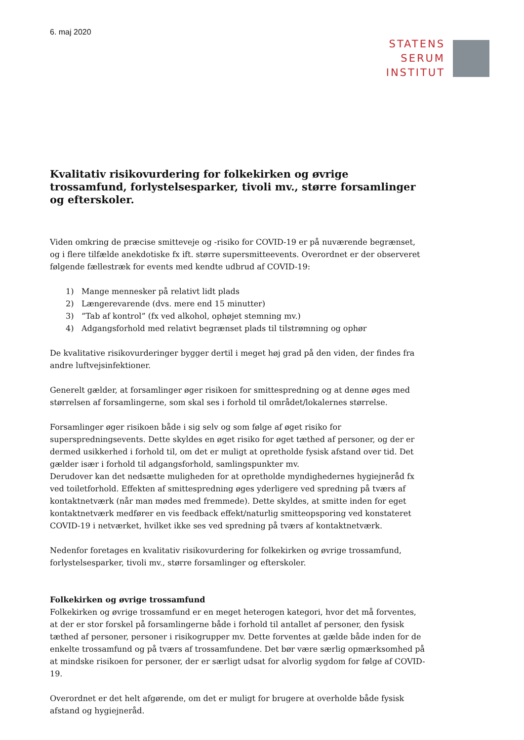6. maj 2020
STATENS
SERUM
INSTITUT
Kvalitativ risikovurdering for folkekirken og øvrige trossamfund, forlystelsesparker, tivoli mv., større forsamlinger og efterskoler.
Viden omkring de præcise smitteveje og -risiko for COVID-19 er på nuværende begrænset, og i flere tilfælde anekdotiske fx ift. større supersmitteevents. Overordnet er der observeret følgende fællestræk for events med kendte udbrud af COVID-19:
1) Mange mennesker på relativt lidt plads
2) Længerevarende (dvs. mere end 15 minutter)
3)”Tab af kontrol” (fx ved alkohol, ophøjet stemning mv.)
4) Adgangsforhold med relativt begrænset plads til tilstrømning og ophør
De kvalitative risikovurderinger bygger dertil i meget høj grad på den viden, der findes fra andre luftvejsinfektioner.
Generelt gælder, at forsamlinger øger risikoen for smittespredning og at denne øges med størrelsen af forsamlingerne, som skal ses i forhold til området/lokalernes størrelse.
Forsamlinger øger risikoen både i sig selv og som følge af øget risiko for superspredningsevents. Dette skyldes en øget risiko for øget tæthed af personer, og der er dermed usikkerhed i forhold til, om det er muligt at opretholde fysisk afstand over tid. Det gælder især i forhold til adgangsforhold, samlingspunkter mv.
Derudover kan det nedsætte muligheden for at opretholde myndighedernes hygiejneråd fx ved toiletforhold. Effekten af smittespredning øges yderligere ved spredning på tværs af kontaktnetværk (når man mødes med fremmede). Dette skyldes, at smitte inden for eget kontaktnetværk medfører en vis feedback effekt/naturlig smitteopsporing ved konstateret COVID-19 i netværket, hvilket ikke ses ved spredning på tværs af kontaktnetværk.
Nedenfor foretages en kvalitativ risikovurdering for folkekirken og øvrige trossamfund, forlystelsesparker, tivoli mv., større forsamlinger og efterskoler.
Folkekirken og øvrige trossamfund
Folkekirken og øvrige trossamfund er en meget heterogen kategori, hvor det må forventes, at der er stor forskel på forsamlingerne både i forhold til antallet af personer, den fysisk tæthed af personer, personer i risikogrupper mv. Dette forventes at gælde både inden for de enkelte trossamfund og på tværs af trossamfundene. Det bør være særlig opmærksomhed på at mindske risikoen for personer, der er særligt udsat for alvorlig sygdom for følge af COVID-19.
Overordnet er det helt afgørende, om det er muligt for brugere at overholde både fysisk afstand og hygiejneråd.